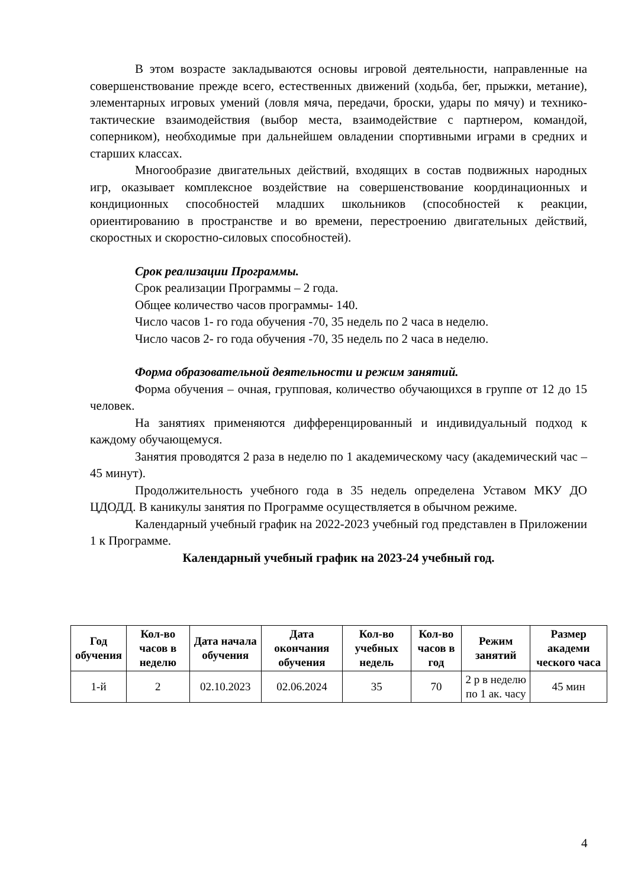В этом возрасте закладываются основы игровой деятельности, направленные на совершенствование прежде всего, естественных движений (ходьба, бег, прыжки, метание), элементарных игровых умений (ловля мяча, передачи, броски, удары по мячу) и технико-тактические взаимодействия (выбор места, взаимодействие с партнером, командой, соперником), необходимые при дальнейшем овладении спортивными играми в средних и старших классах.
Многообразие двигательных действий, входящих в состав подвижных народных игр, оказывает комплексное воздействие на совершенствование координационных и кондиционных способностей младших школьников (способностей к реакции, ориентированию в пространстве и во времени, перестроению двигательных действий, скоростных и скоростно-силовых способностей).
Срок реализации Программы.
Срок реализации Программы – 2 года.
Общее количество часов программы- 140.
Число часов 1- го года обучения -70, 35 недель по 2 часа в неделю.
Число часов 2- го года обучения -70, 35 недель по 2 часа в неделю.
Форма образовательной деятельности и режим занятий.
Форма обучения – очная, групповая, количество обучающихся в группе от 12 до 15 человек.
На занятиях применяются дифференцированный и индивидуальный подход к каждому обучающемуся.
Занятия проводятся 2 раза в неделю по 1 академическому часу (академический час – 45 минут).
Продолжительность учебного года в 35 недель определена Уставом МКУ ДО ЦДОДД. В каникулы занятия по Программе осуществляется в обычном режиме.
Календарный учебный график на 2022-2023 учебный год представлен в Приложении 1 к Программе.
Календарный учебный график на 2023-24 учебный год.
| Год обучения | Кол-во часов в неделю | Дата начала обучения | Дата окончания обучения | Кол-во учебных недель | Кол-во часов в год | Режим занятий | Размер академи ческого часа |
| --- | --- | --- | --- | --- | --- | --- | --- |
| 1-й | 2 | 02.10.2023 | 02.06.2024 | 35 | 70 | 2 р в неделю по 1 ак. часу | 45 мин |
4